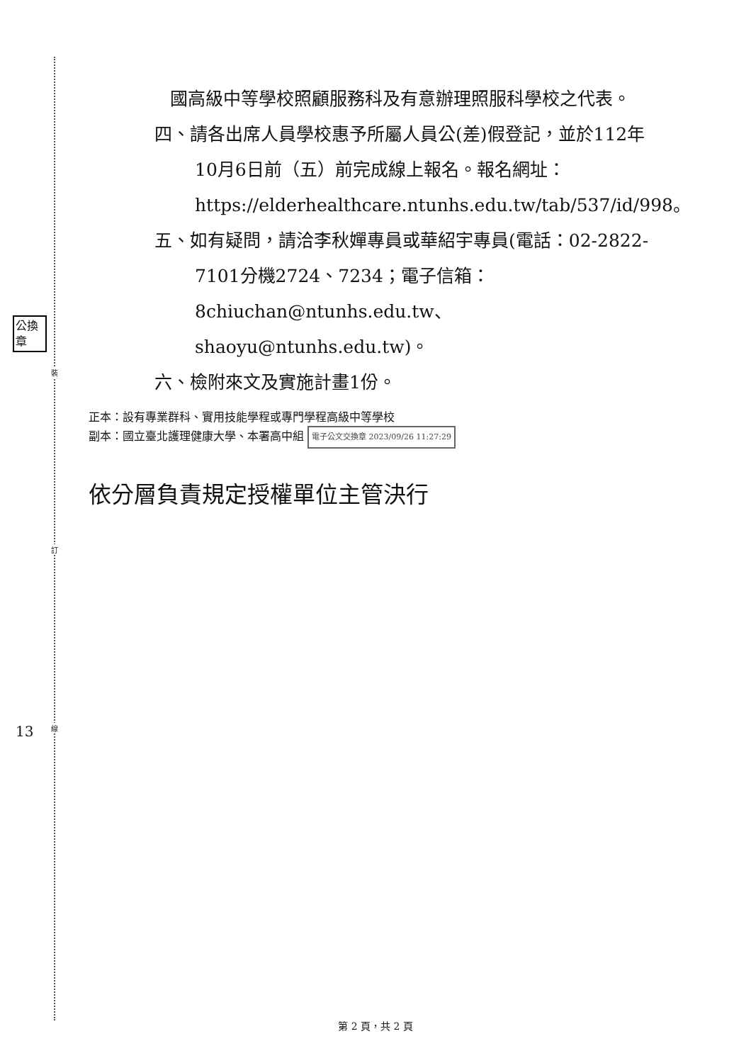裝
訂
線
公換章
13
國高級中等學校照顧服務科及有意辦理照服科學校之代表。
四、請各出席人員學校惠予所屬人員公(差)假登記，並於112年10月6日前（五）前完成線上報名。報名網址：https://elderhealthcare.ntunhs.edu.tw/tab/537/id/998。
五、如有疑問，請洽李秋嬋專員或華紹宇專員(電話：02-2822-7101分機2724、7234；電子信箱：8chiuchan@ntunhs.edu.tw、shaoyu@ntunhs.edu.tw)。
六、檢附來文及實施計畫1份。
正本：設有專業群科、實用技能學程或專門學程高級中等學校
副本：國立臺北護理健康大學、本署高中組 電子公文交換章 2023/09/26 11:27:29
依分層負責規定授權單位主管決行
第 2 頁，共 2 頁